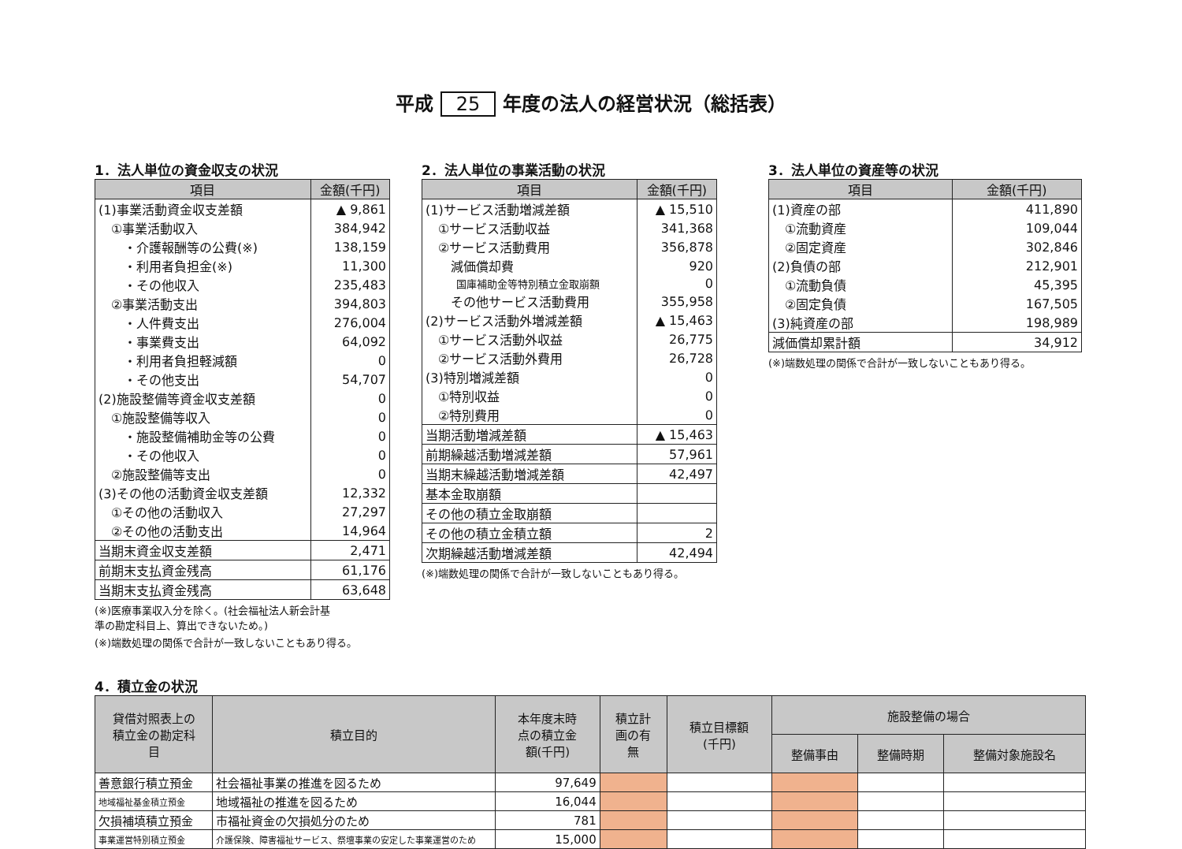平成 25 年度の法人の経営状況（総括表）
1．法人単位の資金収支の状況
| 項目 | 金額(千円) |
| --- | --- |
| (1)事業活動資金収支差額 | ▲ 9,861 |
| ①事業活動収入 | 384,942 |
| ・介護報酬等の公費(※) | 138,159 |
| ・利用者負担金(※) | 11,300 |
| ・その他収入 | 235,483 |
| ②事業活動支出 | 394,803 |
| ・人件費支出 | 276,004 |
| ・事業費支出 | 64,092 |
| ・利用者負担軽減額 | 0 |
| ・その他支出 | 54,707 |
| (2)施設整備等資金収支差額 | 0 |
| ①施設整備等収入 | 0 |
| ・施設整備補助金等の公費 | 0 |
| ・その他収入 | 0 |
| ②施設整備等支出 | 0 |
| (3)その他の活動資金収支差額 | 12,332 |
| ①その他の活動収入 | 27,297 |
| ②その他の活動支出 | 14,964 |
| 当期末資金収支差額 | 2,471 |
| 前期末支払資金残高 | 61,176 |
| 当期末支払資金残高 | 63,648 |
(※)医療事業収入分を除く。(社会福祉法人新会計基
準の勘定科目上、算出できないため。)
(※)端数処理の関係で合計が一致しないこともあり得る。
2．法人単位の事業活動の状況
| 項目 | 金額(千円) |
| --- | --- |
| (1)サービス活動増減差額 | ▲ 15,510 |
| ①サービス活動収益 | 341,368 |
| ②サービス活動費用 | 356,878 |
| 減価償却費 | 920 |
| 国庫補助金等特別積立金取崩額 | 0 |
| その他サービス活動費用 | 355,958 |
| (2)サービス活動外増減差額 | ▲ 15,463 |
| ①サービス活動外収益 | 26,775 |
| ②サービス活動外費用 | 26,728 |
| (3)特別増減差額 | 0 |
| ①特別収益 | 0 |
| ②特別費用 | 0 |
| 当期活動増減差額 | ▲ 15,463 |
| 前期繰越活動増減差額 | 57,961 |
| 当期末繰越活動増減差額 | 42,497 |
| 基本金取崩額 | |
| その他の積立金取崩額 | |
| その他の積立金積立額 | 2 |
| 次期繰越活動増減差額 | 42,494 |
(※)端数処理の関係で合計が一致しないこともあり得る。
3．法人単位の資産等の状況
| 項目 | 金額(千円) |
| --- | --- |
| (1)資産の部 | 411,890 |
| ①流動資産 | 109,044 |
| ②固定資産 | 302,846 |
| (2)負債の部 | 212,901 |
| ①流動負債 | 45,395 |
| ②固定負債 | 167,505 |
| (3)純資産の部 | 198,989 |
| 減価償却累計額 | 34,912 |
(※)端数処理の関係で合計が一致しないこともあり得る。
4．積立金の状況
| 貸借対照表上の 積立金の勘定科 目 | 積立目的 | 本年度末時 点の積立金 額(千円) | 積立計 画の有 無 | 積立目標額 (千円) | 施設整備の場合 | | |
| --- | --- | --- | --- | --- | --- | --- | --- |
| | | | | | 整備事由 | 整備時期 | 整備対象施設名 |
| 善意銀行積立預金 | 社会福祉事業の推進を図るため | 97,649 | | | | | |
| 地域福祉基金積立預金 | 地域福祉の推進を図るため | 16,044 | | | | | |
| 欠損補填積立預金 | 市福祉資金の欠損処分のため | 781 | | | | | |
| 事業運営特別積立預金 | 介護保険、障害福祉サービス、祭壇事業の安定した事業運営のため | 15,000 | | | | | |